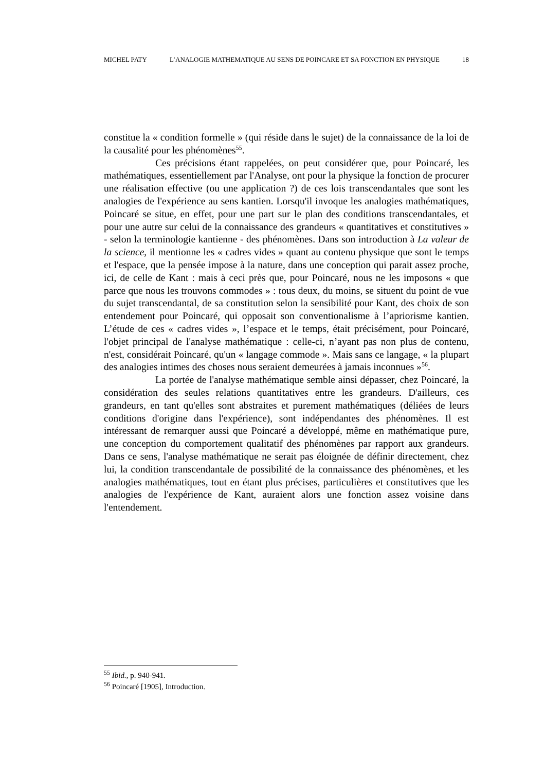MICHEL PATY L’ANALOGIE MATHEMATIQUE AU SENS DE POINCARE ET SA FONCTION EN PHYSIQUE 18
constitue la « condition formelle » (qui réside dans le sujet) de la connaissance de la loi de la causalité pour les phénomènes<sup>55</sup>.
Ces précisions étant rappelées, on peut considérer que, pour Poincaré, les mathématiques, essentiellement par l'Analyse, ont pour la physique la fonction de procurer une réalisation effective (ou une application ?) de ces lois transcendantales que sont les analogies de l'expérience au sens kantien. Lorsqu'il invoque les analogies mathématiques, Poincaré se situe, en effet, pour une part sur le plan des conditions transcendantales, et pour une autre sur celui de la connaissance des grandeurs « quantitatives et constitutives » - selon la terminologie kantienne - des phénomènes. Dans son introduction à La valeur de la science, il mentionne les « cadres vides » quant au contenu physique que sont le temps et l'espace, que la pensée impose à la nature, dans une conception qui parait assez proche, ici, de celle de Kant : mais à ceci près que, pour Poincaré, nous ne les imposons « que parce que nous les trouvons commodes » : tous deux, du moins, se situent du point de vue du sujet transcendantal, de sa constitution selon la sensibilité pour Kant, des choix de son entendement pour Poincaré, qui opposait son conventionalisme à l’apriorisme kantien. L’étude de ces « cadres vides », l’espace et le temps, était précisément, pour Poincaré, l'objet principal de l'analyse mathématique : celle-ci, n’ayant pas non plus de contenu, n'est, considérait Poincaré, qu'un « langage commode ». Mais sans ce langage, « la plupart des analogies intimes des choses nous seraient demeurées à jamais inconnues »<sup>56</sup>.
La portée de l'analyse mathématique semble ainsi dépasser, chez Poincaré, la considération des seules relations quantitatives entre les grandeurs. D'ailleurs, ces grandeurs, en tant qu'elles sont abstraites et purement mathématiques (déliées de leurs conditions d'origine dans l'expérience), sont indépendantes des phénomènes. Il est intéressant de remarquer aussi que Poincaré a développé, même en mathématique pure, une conception du comportement qualitatif des phénomènes par rapport aux grandeurs. Dans ce sens, l'analyse mathématique ne serait pas éloignée de définir directement, chez lui, la condition transcendantale de possibilité de la connaissance des phénomènes, et les analogies mathématiques, tout en étant plus précises, particulières et constitutives que les analogies de l'expérience de Kant, auraient alors une fonction assez voisine dans l'entendement.
<sup>55</sup> Ibid., p. 940-941.
<sup>56</sup> Poincaré [1905], Introduction.